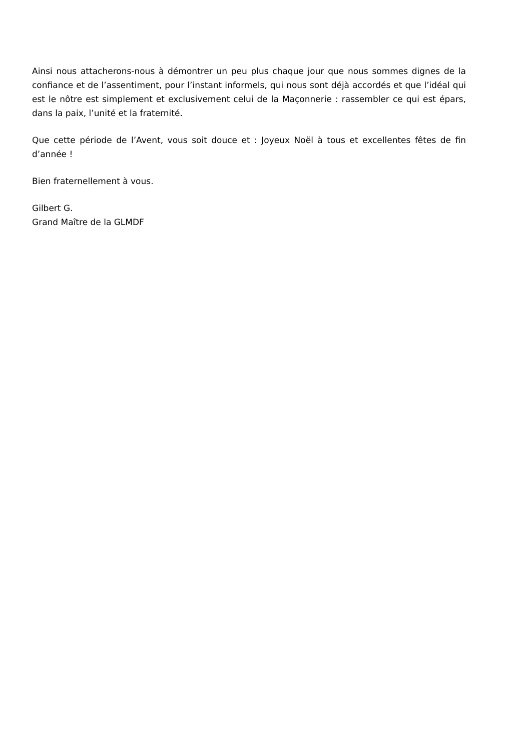Ainsi nous attacherons-nous à démontrer un peu plus chaque jour que nous sommes dignes de la confiance et de l’assentiment, pour l’instant informels, qui nous sont déjà accordés et que l’idéal qui est le nôtre est simplement et exclusivement celui de la Maçonnerie : rassembler ce qui est épars, dans la paix, l’unité et la fraternité.
Que cette période de l’Avent, vous soit douce et : Joyeux Noël à tous et excellentes fêtes de fin d’année !
Bien fraternellement à vous.
Gilbert G.
Grand Maître de la GLMDF